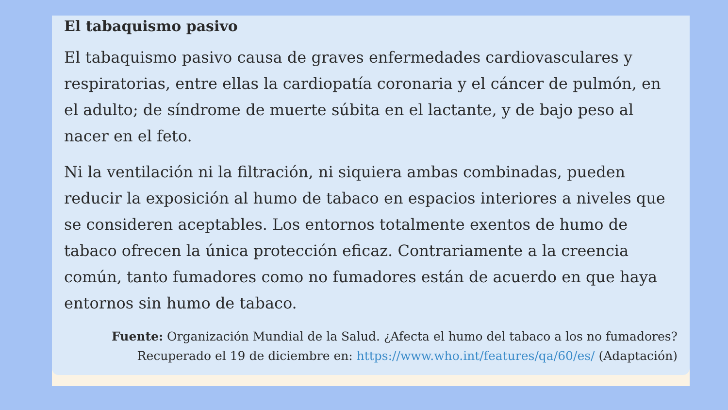El tabaquismo pasivo
El tabaquismo pasivo causa de graves enfermedades cardiovasculares y respiratorias, entre ellas la cardiopatía coronaria y el cáncer de pulmón, en el adulto; de síndrome de muerte súbita en el lactante, y de bajo peso al nacer en el feto.
Ni la ventilación ni la filtración, ni siquiera ambas combinadas, pueden reducir la exposición al humo de tabaco en espacios interiores a niveles que se consideren aceptables. Los entornos totalmente exentos de humo de tabaco ofrecen la única protección eficaz. Contrariamente a la creencia común, tanto fumadores como no fumadores están de acuerdo en que haya entornos sin humo de tabaco.
Fuente: Organización Mundial de la Salud. ¿Afecta el humo del tabaco a los no fumadores?
Recuperado el 19 de diciembre en: https://www.who.int/features/qa/60/es/ (Adaptación)